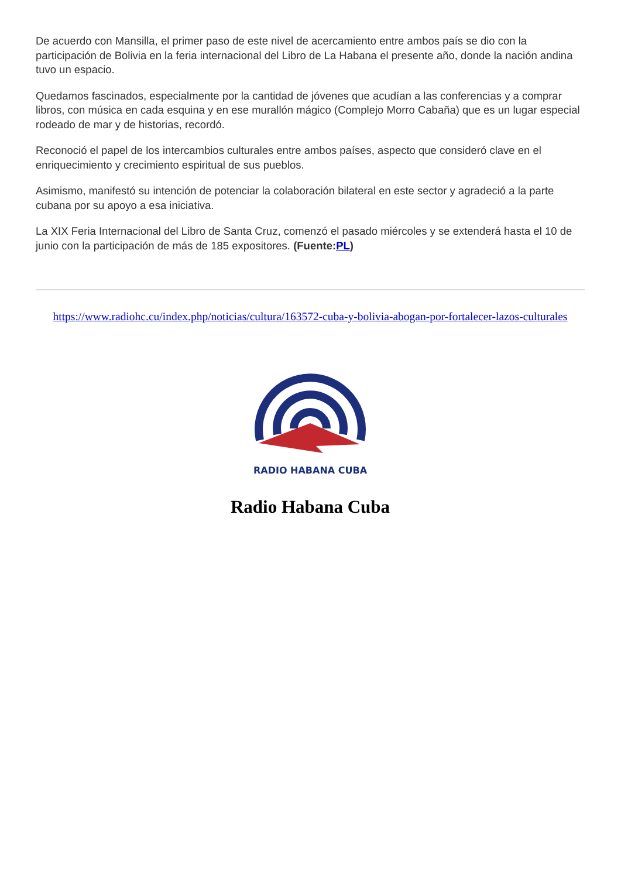De acuerdo con Mansilla, el primer paso de este nivel de acercamiento entre ambos país se dio con la participación de Bolivia en la feria internacional del Libro de La Habana el presente año, donde la nación andina tuvo un espacio.
Quedamos fascinados, especialmente por la cantidad de jóvenes que acudían a las conferencias y a comprar libros, con música en cada esquina y en ese murallón mágico (Complejo Morro Cabaña) que es un lugar especial rodeado de mar y de historias, recordó.
Reconoció el papel de los intercambios culturales entre ambos países, aspecto que consideró clave en el enriquecimiento y crecimiento espiritual de sus pueblos.
Asimismo, manifestó su intención de potenciar la colaboración bilateral en este sector y agradeció a la parte cubana por su apoyo a esa iniciativa.
La XIX Feria Internacional del Libro de Santa Cruz, comenzó el pasado miércoles y se extenderá hasta el 10 de junio con la participación de más de 185 expositores. (Fuente:PL)
https://www.radiohc.cu/index.php/noticias/cultura/163572-cuba-y-bolivia-abogan-por-fortalecer-lazos-culturales
RADIO HABANA CUBA
Radio Habana Cuba